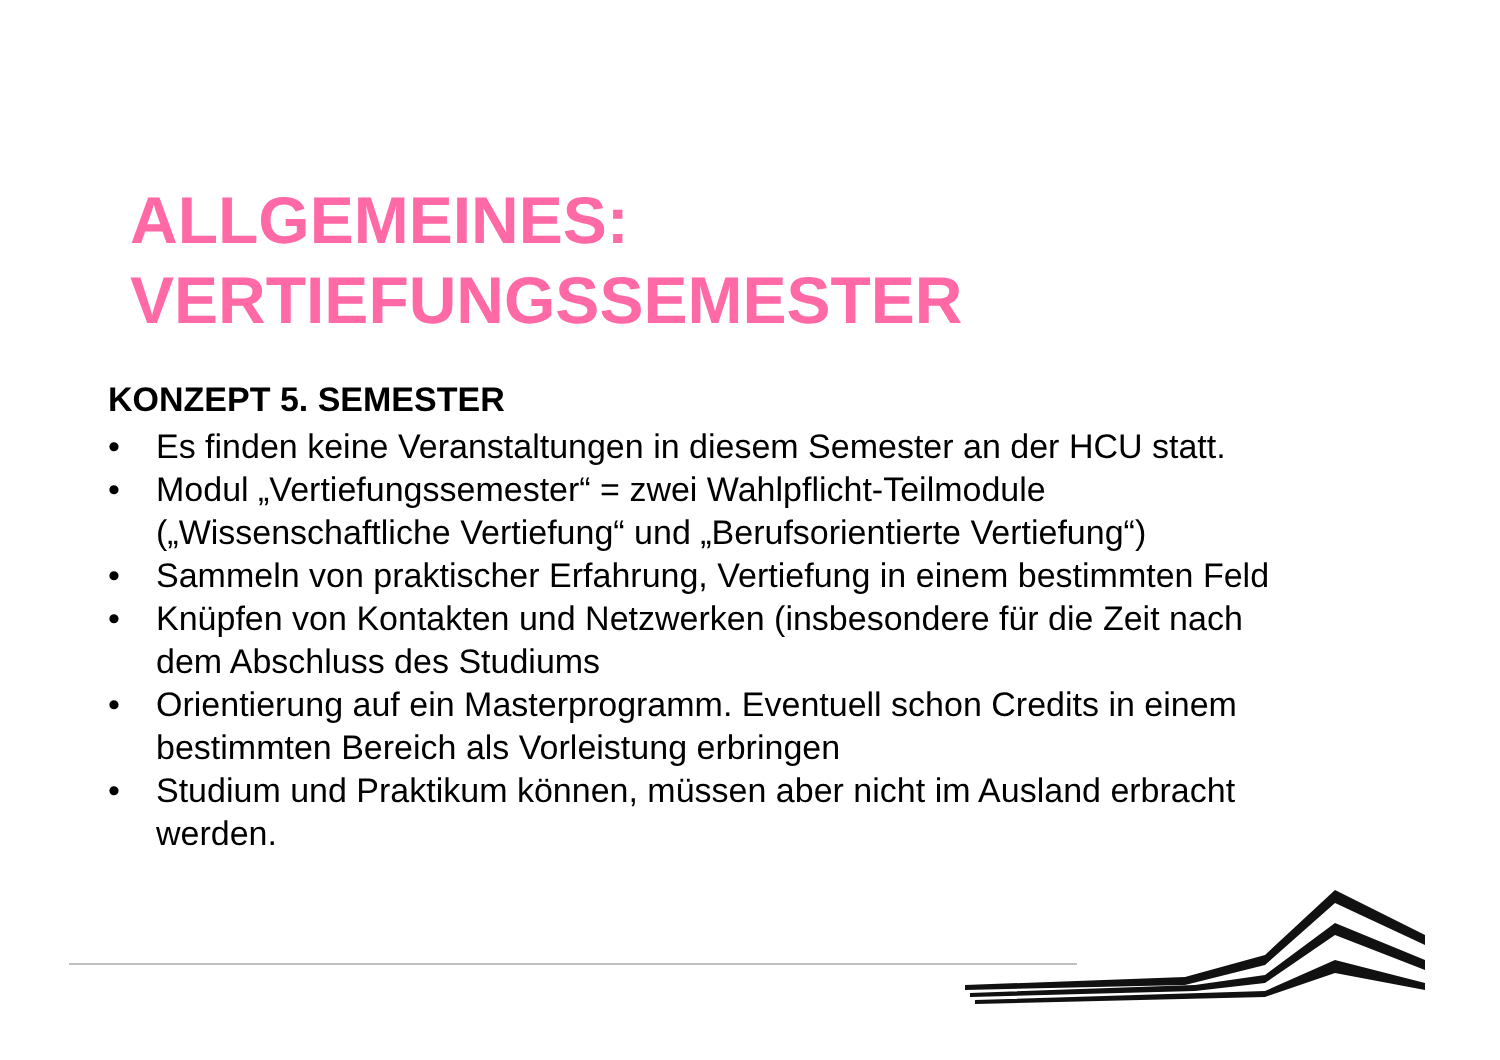ALLGEMEINES:
VERTIEFUNGSSEMESTER
KONZEPT 5. SEMESTER
• Es finden keine Veranstaltungen in diesem Semester an der HCU statt.
• Modul „Vertiefungssemester“ = zwei Wahlpflicht-Teilmodule („Wissenschaftliche Vertiefung“ und „Berufsorientierte Vertiefung“)
• Sammeln von praktischer Erfahrung, Vertiefung in einem bestimmten Feld
• Knüpfen von Kontakten und Netzwerken (insbesondere für die Zeit nach dem Abschluss des Studiums
• Orientierung auf ein Masterprogramm. Eventuell schon Credits in einem bestimmten Bereich als Vorleistung erbringen
• Studium und Praktikum können, müssen aber nicht im Ausland erbracht werden.